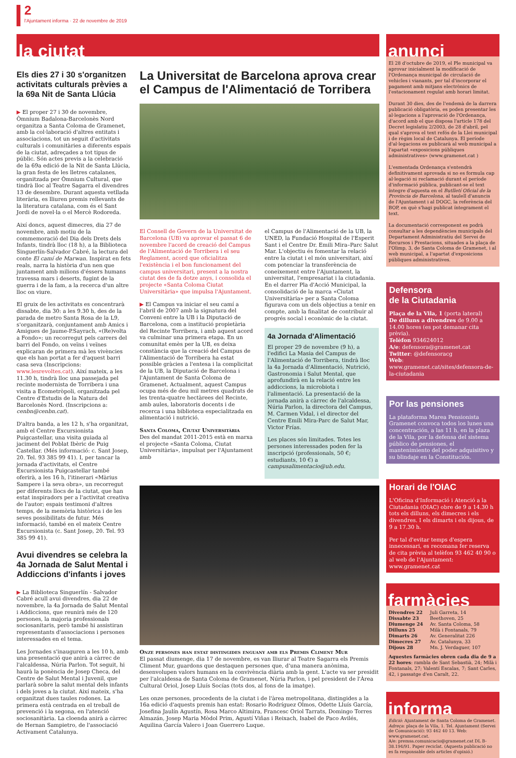2
l'Ajuntament informa · 22 de novembre de 2019
la ciutat
Els dies 27 i 30 s'organitzen activitats culturals prèvies a la 69a Nit de Santa Llúcia
▶ El proper 27 i 30 de novembre, Òmnium Badalona-Barcelonès Nord organitza a Santa Coloma de Gramenet, amb la col·laboració d'altres entitats i associacions, tot un seguit d'activitats culturals i comunitàries a diferents espais de la ciutat, adreçades a tot tipus de públic. Són actes previs a la celebració de la 69a edició de la Nit de Santa Llúcia, la gran festa de les lletres catalanes, organitzada per Òmnium Cultural, que tindrà lloc al Teatre Sagarra el divendres 13 de desembre. Durant aquesta vetllada literària, es lliuren premis rellevants de la literatura catalana, com és el Sant Jordi de novel·la o el Mercè Rodoreda.
Així doncs, aquest dimecres, dia 27 de novembre, amb motiu de la commemoració del Dia dels Drets dels Infants, tindrà lloc (18 h), a la Biblioteca Singuerlín-Salvador Cabré, la lectura del conte El camí de Marwan. Inspirat en fets reals, narra la història d'un nen que juntament amb milions d'éssers humans travessa mars i deserts, fugint de la guerra i de la fam, a la recerca d'un altre lloc on viure.
El gruix de les activitats es concentrarà dissabte, dia 30: a les 9.30 h, des de la parada de metro Santa Rosa de la L9, s'organitzarà, conjuntament amb Amics i Amigues de Jaume-P.Sayrach, «(Re)volta a Fondo»; un recorregut pels carrers del barri del Fondo, on veïns i veïnes explicaran de primera mà les vivències que els han portat a fer d'aquest barri casa seva (Inscripcions: www.lesrevoltes.cat). Així mateix, a les 11.30 h, tindrà lloc una passejada pel recinte modernista de Torribera i una visita a Ecometròpoli, organitzada pel Centre d'Estudis de la Natura del Barcelonès Nord. (Inscripcions a: cenbn@cenbn.cat).
D'altra banda, a les 12 h, s'ha organitzat, amb el Centre Excursionista Puigcastellar, una visita guiada al jaciment del Poblat Ibèric de Puig Castellar. (Més informació: c. Sant Josep, 20. Tel. 93 385 99 41). I, per tancar la jornada d'activitats, el Centre Excursionista Puigcastellar també oferirà, a les 16 h, l'itinerari «Màrius Sampere i la seva obra», un recorregut per diferents llocs de la ciutat, que han estat inspiradors per a l'activitat creativa de l'autor; espais testimoni d'altres temps, de la memòria històrica i de les seves possibilitats de futur. Més informació, també en el mateix Centre Excursionista (c. Sant Josep, 20. Tel. 93 385 99 41).
Avui divendres se celebra la 4a Jornada de Salut Mental i Addiccions d'infants i joves
▶ La Biblioteca Singuerlín - Salvador Cabré acull avui divendres, dia 22 de novembre, la 4a Jornada de Salut Mental i Addiccions, que reunirà més de 120 persones, la majoria professionals sociosanitaris, però també hi assistiran representants d'associacions i persones interessades en el tema.
Les Jornades s'inauguren a les 10 h, amb una presentació que anirà a càrrec de l'alcaldessa, Núria Parlon. Tot seguit, hi haurà la ponència de Josep Checa, del Centre de Salut Mental i Juvenil, que parlarà sobre la salut mental dels infants i dels joves a la ciutat. Així mateix, s'ha organitzat dues taules rodones. La primera està centrada en el treball de prevenció i la segona, en l'atenció sociosanitària. La cloenda anirà a càrrec de Hernan Sampietro, de l'associació Activament Catalunya.
La Universitat de Barcelona aprova crear el Campus de l'Alimentació de Torribera
El Consell de Govern de la Universitat de Barcelona (UB) va aprovar el passat 6 de novembre l'acord de creació del Campus de l'Alimentació de Torribera i el seu Reglament, acord que oficialitza l'existència i el bon funcionament del campus universitari, present a la nostra ciutat des de fa dotze anys, i consolida el projecte «Santa Coloma Ciutat Universitària» que impulsa l'Ajuntament.
▶ El Campus va iniciar el seu camí a l'abril de 2007 amb la signatura del Conveni entre la UB i la Diputació de Barcelona, com a institució propietària del Recinte Torribera, i amb aquest acord va culminar una primera etapa. En un comunitat emès per la UB, es deixa constància que la creació del Campus de l'Alimentació de Torribera ha estat possible gràcies a l'entesa i la complicitat de la UB, la Diputació de Barcelona i l'Ajuntament de Santa Coloma de Gramenet. Actualment, aquest Campus ocupa més de deu mil metres quadrats de les trenta-quatre hectàrees del Recinte, amb aules, laboratoris docents i de recerca i una biblioteca especialitzada en alimentació i nutrició.
Santa Coloma, Ciutat Universitària
Des del mandat 2011-2015 està en marxa el projecte «Santa Coloma, Ciutat Universitària», impulsat per l'Ajuntament amb
el Campus de l'Alimentació de la UB, la UNED, la Fundació Hospital de l'Esperit Sant i el Centre Dr. Emili Mira–Parc Salut Mar. L'objectiu és fomentar la relació entre la ciutat i el món universitari, així com potenciar la transferència de coneixement entre l'Ajuntament, la universitat, l'empresariat i la ciutadania. En el darrer Pla d'Acció Municipal, la consolidació de la marca «Ciutat Universitària» per a Santa Coloma figurava com un dels objectius a tenir en compte, amb la finalitat de contribuir al progrés social i econòmic de la ciutat.
4a Jornada d'Alimentació
El proper 29 de novembre (9 h), a l'edifici La Masia del Campus de l'Alimentació de Torribera, tindrà lloc la 4a Jornada d'Alimentació, Nutrició, Gastronomia i Salut Mental, que aprofundirà en la relació entre les addiccions, la microbiota i l'alimentació. La presentació de la jornada anirà a càrrec de l'alcaldessa, Núria Parlon, la directora del Campus, M. Carmen Vidal, i el director del Centre Emili Mira-Parc de Salut Mar, Victor Frías.
Les places són limitades. Totes les persones interessades poden fer la inscripció (professionals, 50 €; estudiants, 10 €) a campusalimentacio@ub.edu.
Onze persones han estat distingides enguany amb els Premis Climent Mur
El passat diumenge, dia 17 de novembre, es van lliurar al Teatre Sagarra els Premis Climent Mur, guardons que destaquen persones que, d'una manera anònima, desenvolupen valors humans en la convivència diària amb la gent. L'acte va ser presidit per l'alcaldessa de Santa Coloma de Gramenet, Núria Parlon, i pel president de l'Àrea Cultural Oriol, Josep Lluís Socías (tots dos, al fons de la imatge).
Les onze persones, procedents de la ciutat i de l'àrea metropolitana, distingides a la 16a edició d'aquests premis han estat: Rosario Rodríguez Olmos, Odette Lluís García, Josefina Jaulín Agustín, Rosa Marco Altimira, Francesc Oriol Tarrats, Domingo Torres Almazán, Josep Maria Mòdol Prim, Agustí Viñas i Reixach, Isabel de Paco Avilés, Aquilina García Valero i Joan Guerrero Luque.
anunci
El 28 d'octubre de 2019, el Ple municipal va aprovar inicialment la modificació de l'Ordenança municipal de circulació de vehicles i vianants, per tal d'incorporar el pagament amb mitjans electrònics de l'estacionament regulat amb horari limitat.
Durant 30 dies, des de l'endemà de la darrera publicació obligatòria, es poden presentar les al·legacions a l'aprovació de l'Ordenança, d'acord amb el que disposa l'article 178 del Decret legislatiu 2/2003, de 28 d'abril, pel qual s'aprova el text refós de la Llei municipal i de règim local de Catalunya. El període d'al·legacions es publicarà al web municipal a l'apartat «exposicions públiques administratives» (www.gramenet.cat )
L'esmentada Ordenança s'entendrà definitivament aprovada si no es formula cap al·legació ni reclamació durant el període d'informació pública, publicant-se el text íntegre d'aquesta en el Butlletí Oficial de la Província de Barcelona, al taulell d'anuncis de l'Ajuntament i al DOGC, la referència del BOP, en què s'hagi publicat íntegrament el text.
La documentació corresponent es podrà consultar a les dependències municipals del Departament Administratiu del Servei de Recursos i Prestacions, situades a la plaça de l'Olimp, 3, de Santa Coloma de Gramenet, i al web municipal, a l'apartat d'exposicions públiques administratives.
Defensora
de la Ciutadania
Plaça de la Vila, 1 (porta lateral)
De dilluns a divendres de 9.00 a 14.00 hores (es pot demanar cita prèvia).
Telèfon 934624012
A/e: defensora@gramenet.cat
Twitter: @defensoracg
Web: www.gramenet.cat/sites/defensora-de-la-ciutadania
Por las pensiones
La plataforma Marea Pensionista Gramenet convoca todos los lunes una concentración, a las 11 h, en la plaza de la Vila, por la defensa del sistema público de pensiones, el mantenimiento del poder adquisitivo y su blindaje en la Constitución.
Horari de l'OIAC
L'Oficina d'Informació i Atenció a la Ciutadania (OIAC) obre de 9 a 14.30 h tots els dilluns, els dimecres i els divendres. I els dimarts i els dijous, de 9 a 17.30 h.
Per tal d'evitar temps d'espera innecessari, es recomana fer reserva de cita prèvia al telèfon 93 462 40 90 o al web de l'Ajuntament: www.gramenet.cat
farmàcies
| Divendres 22 | Juli Garreta, 14 |
| Dissabte 23 | Beethoven, 25 |
| Diumenge 24 | Av. Santa Coloma, 58 |
| Dilluns 25 | Milà i Fontanals, 79 |
| Dimarts 26 | Av. Generalitat 226 |
| Dimecres 27 | Av. Catalunya, 33 |
| Dijous 28 | Mn. J. Verdaguer, 107 |
Aquestes farmàcies obren cada dia de 9 a 22 hores: rambla de Sant Sebastià, 24; Milà i Fontanals, 27; Valentí Escalas, 7; Sant Carles, 42, i passatge d'en Caralt, 22.
informa
Edició: Ajuntament de Santa Coloma de Gramenet.
Adreça: plaça de la Vila, 1. Tel. Ajuntament (Servei de Comunicació): 93 462 40 13. Web: www.gramenet.cat.
A/e: premsa.comunicacio@gramenet.cat DL B-38.194/91. Paper reciclat. (Aquesta publicació no es fa responsable dels articles d'opinió.)